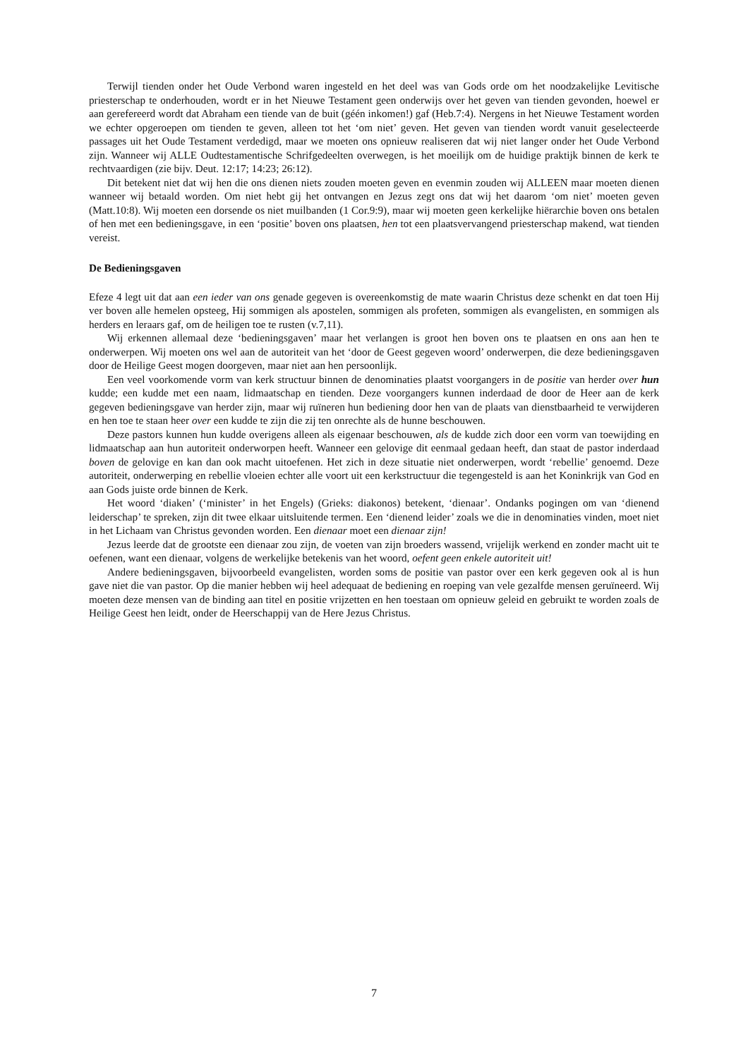Terwijl tienden onder het Oude Verbond waren ingesteld en het deel was van Gods orde om het noodzakelijke Levitische priesterschap te onderhouden, wordt er in het Nieuwe Testament geen onderwijs over het geven van tienden gevonden, hoewel er aan gerefereerd wordt dat Abraham een tiende van de buit (géén inkomen!) gaf (Heb.7:4). Nergens in het Nieuwe Testament worden we echter opgeroepen om tienden te geven, alleen tot het ‘om niet’ geven. Het geven van tienden wordt vanuit geselecteerde passages uit het Oude Testament verdedigd, maar we moeten ons opnieuw realiseren dat wij niet langer onder het Oude Verbond zijn. Wanneer wij ALLE Oudtestamentische Schrifgedeelten overwegen, is het moeilijk om de huidige praktijk binnen de kerk te rechtvaardigen (zie bijv. Deut. 12:17; 14:23; 26:12).
Dit betekent niet dat wij hen die ons dienen niets zouden moeten geven en evenmin zouden wij ALLEEN maar moeten dienen wanneer wij betaald worden. Om niet hebt gij het ontvangen en Jezus zegt ons dat wij het daarom ‘om niet’ moeten geven (Matt.10:8). Wij moeten een dorsende os niet muilbanden (1 Cor.9:9), maar wij moeten geen kerkelijke hiërarchie boven ons betalen of hen met een bedieningsgave, in een ‘positie’ boven ons plaatsen, hen tot een plaatsvervangend priesterschap makend, wat tienden vereist.
De Bedieningsgaven
Efeze 4 legt uit dat aan een ieder van ons genade gegeven is overeenkomstig de mate waarin Christus deze schenkt en dat toen Hij ver boven alle hemelen opsteeg, Hij sommigen als apostelen, sommigen als profeten, sommigen als evangelisten, en sommigen als herders en leraars gaf, om de heiligen toe te rusten (v.7,11).
Wij erkennen allemaal deze ‘bedieningsgaven’ maar het verlangen is groot hen boven ons te plaatsen en ons aan hen te onderwerpen. Wij moeten ons wel aan de autoriteit van het ‘door de Geest gegeven woord’ onderwerpen, die deze bedieningsgaven door de Heilige Geest mogen doorgeven, maar niet aan hen persoonlijk.
Een veel voorkomende vorm van kerk structuur binnen de denominaties plaatst voorgangers in de positie van herder over hun kudde; een kudde met een naam, lidmaatschap en tienden. Deze voorgangers kunnen inderdaad de door de Heer aan de kerk gegeven bedieningsgave van herder zijn, maar wij ruïneren hun bediening door hen van de plaats van dienstbaarheid te verwijderen en hen toe te staan heer over een kudde te zijn die zij ten onrechte als de hunne beschouwen.
Deze pastors kunnen hun kudde overigens alleen als eigenaar beschouwen, als de kudde zich door een vorm van toewijding en lidmaatschap aan hun autoriteit onderworpen heeft. Wanneer een gelovige dit eenmaal gedaan heeft, dan staat de pastor inderdaad boven de gelovige en kan dan ook macht uitoefenen. Het zich in deze situatie niet onderwerpen, wordt ‘rebellie’ genoemd. Deze autoriteit, onderwerping en rebellie vloeien echter alle voort uit een kerkstructuur die tegengesteld is aan het Koninkrijk van God en aan Gods juiste orde binnen de Kerk.
Het woord ‘diaken’ (‘minister’ in het Engels) (Grieks: diakonos) betekent, ‘dienaar’. Ondanks pogingen om van ‘dienend leiderschap’ te spreken, zijn dit twee elkaar uitsluitende termen. Een ‘dienend leider’ zoals we die in denominaties vinden, moet niet in het Lichaam van Christus gevonden worden. Een dienaar moet een dienaar zijn!
Jezus leerde dat de grootste een dienaar zou zijn, de voeten van zijn broeders wassend, vrijelijk werkend en zonder macht uit te oefenen, want een dienaar, volgens de werkelijke betekenis van het woord, oefent geen enkele autoriteit uit!
Andere bedieningsgaven, bijvoorbeeld evangelisten, worden soms de positie van pastor over een kerk gegeven ook al is hun gave niet die van pastor. Op die manier hebben wij heel adequaat de bediening en roeping van vele gezalfde mensen geruïneerd. Wij moeten deze mensen van de binding aan titel en positie vrijzetten en hen toestaan om opnieuw geleid en gebruikt te worden zoals de Heilige Geest hen leidt, onder de Heerschappij van de Here Jezus Christus.
7